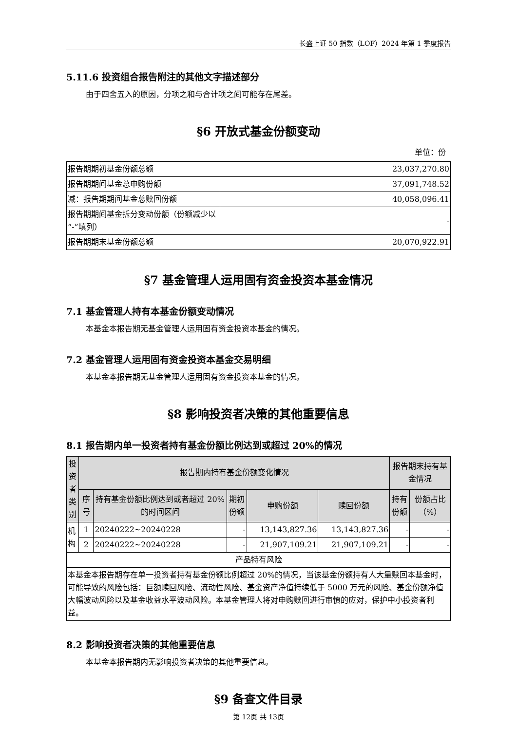长盛上证 50 指数（LOF）2024 年第 1 季度报告
5.11.6 投资组合报告附注的其他文字描述部分
由于四舍五入的原因，分项之和与合计项之间可能存在尾差。
§6 开放式基金份额变动
单位：份
| 报告期期初基金份额总额 | 23,037,270.80 |
| 报告期期间基金总申购份额 | 37,091,748.52 |
| 减：报告期期间基金总赎回份额 | 40,058,096.41 |
| 报告期期间基金拆分变动份额（份额减少以“-”填列） | - |
| 报告期期末基金份额总额 | 20,070,922.91 |
§7 基金管理人运用固有资金投资本基金情况
7.1 基金管理人持有本基金份额变动情况
本基金本报告期无基金管理人运用固有资金投资本基金的情况。
7.2 基金管理人运用固有资金投资本基金交易明细
本基金本报告期无基金管理人运用固有资金投资本基金的情况。
§8 影响投资者决策的其他重要信息
8.1 报告期内单一投资者持有基金份额比例达到或超过 20%的情况
| 投资者类别 | 报告期内持有基金份额变化情况 | | | | | 报告期末持有基金情况 | |
| --- | --- | --- | --- | --- | --- | --- | --- |
| | 序号 | 持有基金份额比例达到或者超过 20%的时间区间 | 期初份额 | 申购份额 | 赎回份额 | 持有份额 | 份额占比（%） |
| 机构 | 1 | 20240222~20240228 | - | 13,143,827.36 | 13,143,827.36 | - | - |
| | 2 | 20240222~20240228 | - | 21,907,109.21 | 21,907,109.21 | - | - |
| 产品特有风险 | | | | | | | |
| 本基金本报告期存在单一投资者持有基金份额比例超过 20%的情况，当该基金份额持有人大量赎回本基金时，可能导致的风险包括：巨额赎回风险、流动性风险、基金资产净值持续低于 5000 万元的风险、基金份额净值大幅波动风险以及基金收益水平波动风险。本基金管理人将对申购赎回进行审慎的应对，保护中小投资者利益。 | | | | | | | |
8.2 影响投资者决策的其他重要信息
本基金本报告期内无影响投资者决策的其他重要信息。
§9 备查文件目录
第 12页 共 13页